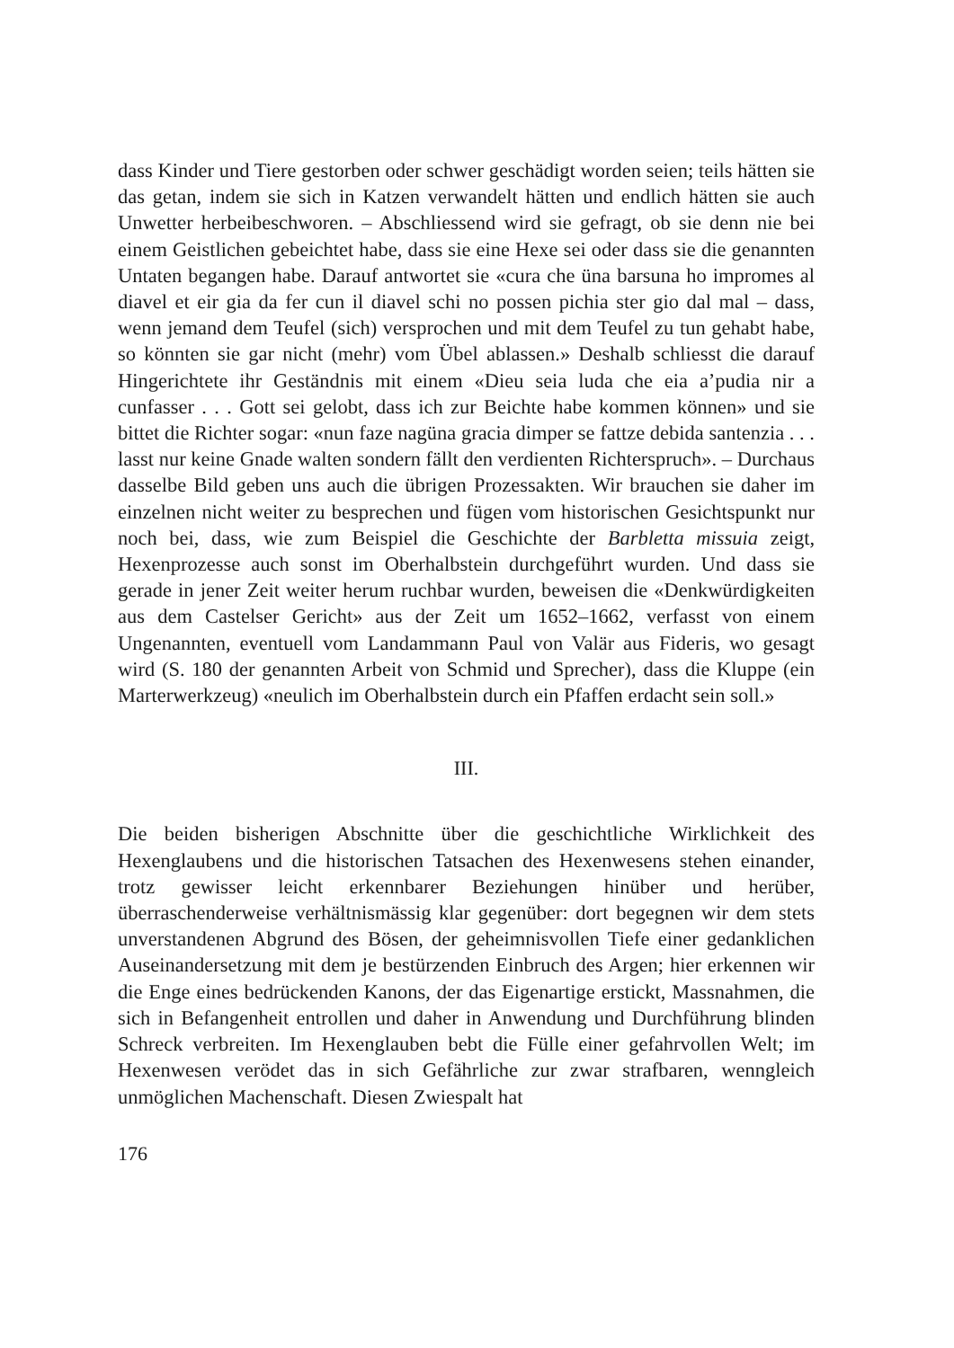dass Kinder und Tiere gestorben oder schwer geschädigt worden seien; teils hätten sie das getan, indem sie sich in Katzen verwandelt hätten und endlich hätten sie auch Unwetter herbeibeschworen. – Abschliessend wird sie gefragt, ob sie denn nie bei einem Geistlichen gebeichtet habe, dass sie eine Hexe sei oder dass sie die genannten Untaten begangen habe. Darauf antwortet sie «cura che üna barsuna ho impromes al diavel et eir gia da fer cun il diavel schi no possen pichia ster gio dal mal – dass, wenn jemand dem Teufel (sich) versprochen und mit dem Teufel zu tun gehabt habe, so könnten sie gar nicht (mehr) vom Übel ablassen.» Deshalb schliesst die darauf Hingerichtete ihr Geständnis mit einem «Dieu seia luda che eia a’pudia nir a cunfasser . . . Gott sei gelobt, dass ich zur Beichte habe kommen können» und sie bittet die Richter sogar: «nun faze nagüna gracia dimper se fattze debida santenzia . . . lasst nur keine Gnade walten sondern fällt den verdienten Richterspruch». – Durchaus dasselbe Bild geben uns auch die übrigen Prozessakten. Wir brauchen sie daher im einzelnen nicht weiter zu besprechen und fügen vom historischen Gesichtspunkt nur noch bei, dass, wie zum Beispiel die Geschichte der Barbletta missuia zeigt, Hexenprozesse auch sonst im Oberhalbstein durchgeführt wurden. Und dass sie gerade in jener Zeit weiter herum ruchbar wurden, beweisen die «Denkwürdigkeiten aus dem Castelser Gericht» aus der Zeit um 1652–1662, verfasst von einem Ungenannten, eventuell vom Landammann Paul von Valär aus Fideris, wo gesagt wird (S. 180 der genannten Arbeit von Schmid und Sprecher), dass die Kluppe (ein Marterwerkzeug) «neulich im Oberhalbstein durch ein Pfaffen erdacht sein soll.»
III.
Die beiden bisherigen Abschnitte über die geschichtliche Wirklichkeit des Hexenglaubens und die historischen Tatsachen des Hexenwesens stehen einander, trotz gewisser leicht erkennbarer Beziehungen hinüber und herüber, überraschenderweise verhältnismässig klar gegenüber: dort begegnen wir dem stets unverstandenen Abgrund des Bösen, der geheimnisvollen Tiefe einer gedanklichen Auseinandersetzung mit dem je bestürzenden Einbruch des Argen; hier erkennen wir die Enge eines bedrückenden Kanons, der das Eigenartige erstickt, Massnahmen, die sich in Befangenheit entrollen und daher in Anwendung und Durchführung blinden Schreck verbreiten. Im Hexenglauben bebt die Fülle einer gefahrvollen Welt; im Hexenwesen verödet das in sich Gefährliche zur zwar strafbaren, wenngleich unmöglichen Machenschaft. Diesen Zwiespalt hat
176